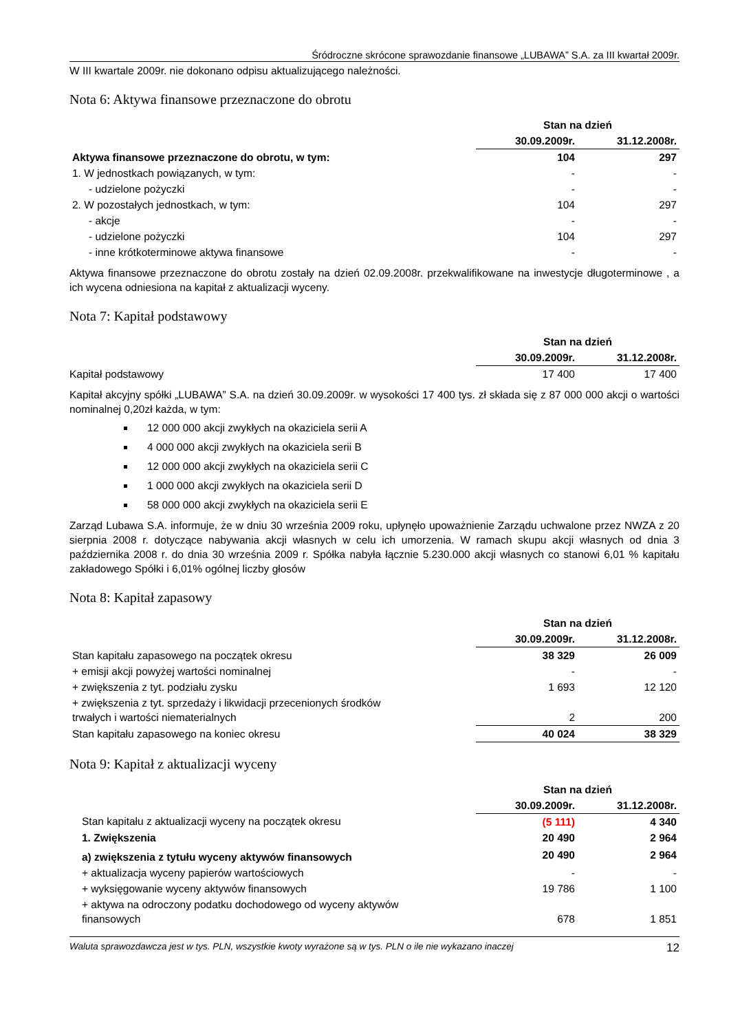Śródroczne skrócone sprawozdanie finansowe „LUBAWA” S.A. za III kwartał 2009r.
W III kwartale 2009r. nie dokonano odpisu aktualizującego należności.
Nota 6: Aktywa finansowe przeznaczone do obrotu
| | Stan na dzień | |
| | 30.09.2009r. | 31.12.2008r. |
| Aktywa finansowe przeznaczone do obrotu, w tym: | 104 | 297 |
| 1. W jednostkach powiązanych, w tym: | - | - |
| - udzielone pożyczki | - | - |
| 2. W pozostałych jednostkach, w tym: | 104 | 297 |
| - akcje | - | - |
| - udzielone pożyczki | 104 | 297 |
| - inne krótkoterminowe aktywa finansowe | - | - |
Aktywa finansowe przeznaczone do obrotu zostały na dzień 02.09.2008r. przekwalifikowane na inwestycje długoterminowe , a ich wycena odniesiona na kapitał z aktualizacji wyceny.
Nota 7: Kapitał podstawowy
| | Stan na dzień | |
| | 30.09.2009r. | 31.12.2008r. |
| Kapitał podstawowy | 17 400 | 17 400 |
Kapitał akcyjny spółki „LUBAWA” S.A. na dzień 30.09.2009r. w wysokości 17 400 tys. zł składa się z 87 000 000 akcji o wartości nominalnej 0,20zł każda, w tym:
12 000 000 akcji zwykłych na okaziciela serii A
4 000 000 akcji zwykłych na okaziciela serii B
12 000 000 akcji zwykłych na okaziciela serii C
1 000 000 akcji zwykłych na okaziciela serii D
58 000 000 akcji zwykłych na okaziciela serii E
Zarząd Lubawa S.A. informuje, że w dniu 30 września 2009 roku, upłynęło upoważnienie Zarządu uchwalone przez NWZA z 20 sierpnia 2008 r. dotyczące nabywania akcji własnych w celu ich umorzenia. W ramach skupu akcji własnych od dnia 3 października 2008 r. do dnia 30 września 2009 r. Spółka nabyła łącznie 5.230.000 akcji własnych co stanowi 6,01 % kapitału zakładowego Spółki i 6,01% ogólnej liczby głosów
Nota 8: Kapitał zapasowy
| | Stan na dzień | |
| | 30.09.2009r. | 31.12.2008r. |
| Stan kapitału zapasowego na początek okresu | 38 329 | 26 009 |
| + emisji akcji powyżej wartości nominalnej | - | - |
| + zwiększenia z tyt. podziału zysku | 1 693 | 12 120 |
| + zwiększenia z tyt. sprzedaży i likwidacji przecenionych środków trwałych i wartości niematerialnych | 2 | 200 |
| Stan kapitału zapasowego na koniec okresu | 40 024 | 38 329 |
Nota 9: Kapitał z aktualizacji wyceny
| | Stan na dzień | |
| | 30.09.2009r. | 31.12.2008r. |
| Stan kapitału z aktualizacji wyceny na początek okresu | (5 111) | 4 340 |
| 1. Zwiększenia | 20 490 | 2 964 |
| a) zwiększenia z tytułu wyceny aktywów finansowych | 20 490 | 2 964 |
| + aktualizacja wyceny papierów wartościowych | - | - |
| + wyksięgowanie wyceny aktywów finansowych | 19 786 | 1 100 |
| + aktywa na odroczony podatku dochodowego od wyceny aktywów finansowych | 678 | 1 851 |
Waluta sprawozdawcza jest w tys. PLN, wszystkie kwoty wyrażone są w tys. PLN o ile nie wykazano inaczej 12